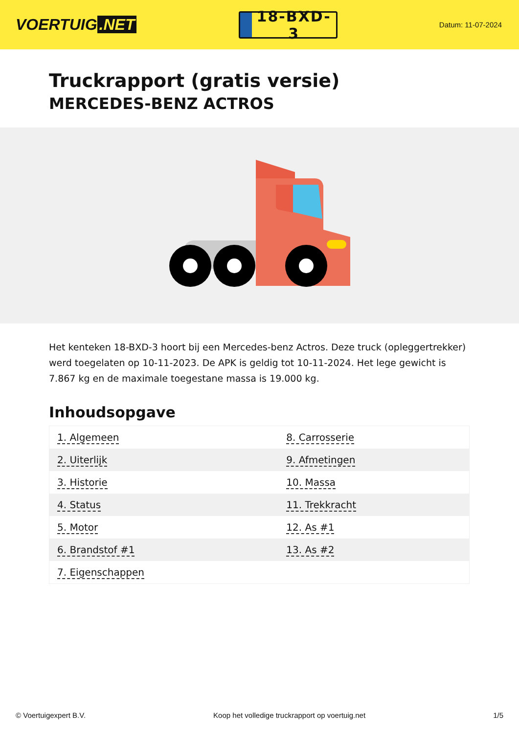VOERTUIG.NET
18-BXD-3
Datum: 11-07-2024
Truckrapport (gratis versie)
MERCEDES-BENZ ACTROS
Het kenteken 18-BXD-3 hoort bij een Mercedes-benz Actros. Deze truck (opleggertrekker) werd toegelaten op 10-11-2023. De APK is geldig tot 10-11-2024. Het lege gewicht is 7.867 kg en de maximale toegestane massa is 19.000 kg.
Inhoudsopgave
| 1. Algemeen | 8. Carrosserie |
| 2. Uiterlijk | 9. Afmetingen |
| 3. Historie | 10. Massa |
| 4. Status | 11. Trekkracht |
| 5. Motor | 12. As #1 |
| 6. Brandstof #1 | 13. As #2 |
| 7. Eigenschappen | |
© Voertuigexpert B.V. Koop het volledige truckrapport op voertuig.net 1/5